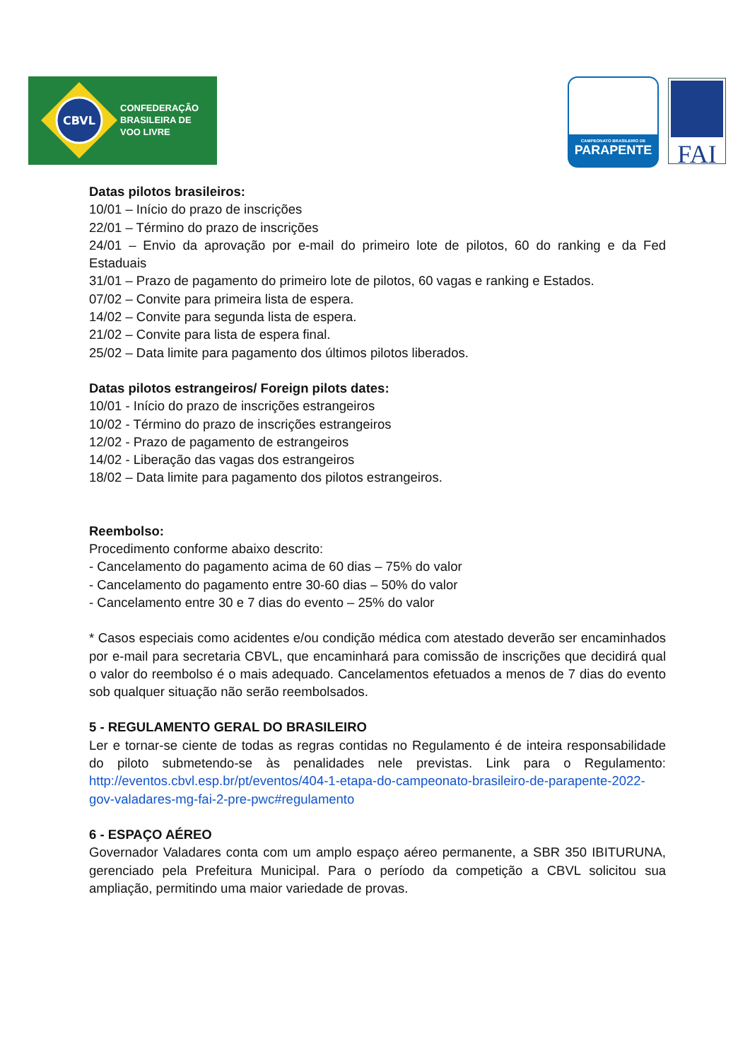CBVL
CONFEDERAÇÃO
BRASILEIRA DE
VOO LIVRE
CAMPEONATO BRASILEIRO DE
PARAPENTE
FAI
Datas pilotos brasileiros:
10/01 – Início do prazo de inscrições
22/01 – Término do prazo de inscrições
24/01 – Envio da aprovação por e-mail do primeiro lote de pilotos, 60 do ranking e da Fed Estaduais
31/01 – Prazo de pagamento do primeiro lote de pilotos, 60 vagas e ranking e Estados.
07/02 – Convite para primeira lista de espera.
14/02 – Convite para segunda lista de espera.
21/02 – Convite para lista de espera final.
25/02 – Data limite para pagamento dos últimos pilotos liberados.
Datas pilotos estrangeiros/ Foreign pilots dates:
10/01 - Início do prazo de inscrições estrangeiros
10/02 - Término do prazo de inscrições estrangeiros
12/02 - Prazo de pagamento de estrangeiros
14/02 - Liberação das vagas dos estrangeiros
18/02 – Data limite para pagamento dos pilotos estrangeiros.
Reembolso:
Procedimento conforme abaixo descrito:
- Cancelamento do pagamento acima de 60 dias – 75% do valor
- Cancelamento do pagamento entre 30-60 dias – 50% do valor
- Cancelamento entre 30 e 7 dias do evento – 25% do valor
* Casos especiais como acidentes e/ou condição médica com atestado deverão ser encaminhados por e-mail para secretaria CBVL, que encaminhará para comissão de inscrições que decidirá qual o valor do reembolso é o mais adequado. Cancelamentos efetuados a menos de 7 dias do evento sob qualquer situação não serão reembolsados.
5 - REGULAMENTO GERAL DO BRASILEIRO
Ler e tornar-se ciente de todas as regras contidas no Regulamento é de inteira responsabilidade do piloto submetendo-se às penalidades nele previstas. Link para o Regulamento: http://eventos.cbvl.esp.br/pt/eventos/404-1-etapa-do-campeonato-brasileiro-de-parapente-2022-gov-valadares-mg-fai-2-pre-pwc#regulamento
6 - ESPAÇO AÉREO
Governador Valadares conta com um amplo espaço aéreo permanente, a SBR 350 IBITURUNA, gerenciado pela Prefeitura Municipal. Para o período da competição a CBVL solicitou sua ampliação, permitindo uma maior variedade de provas.